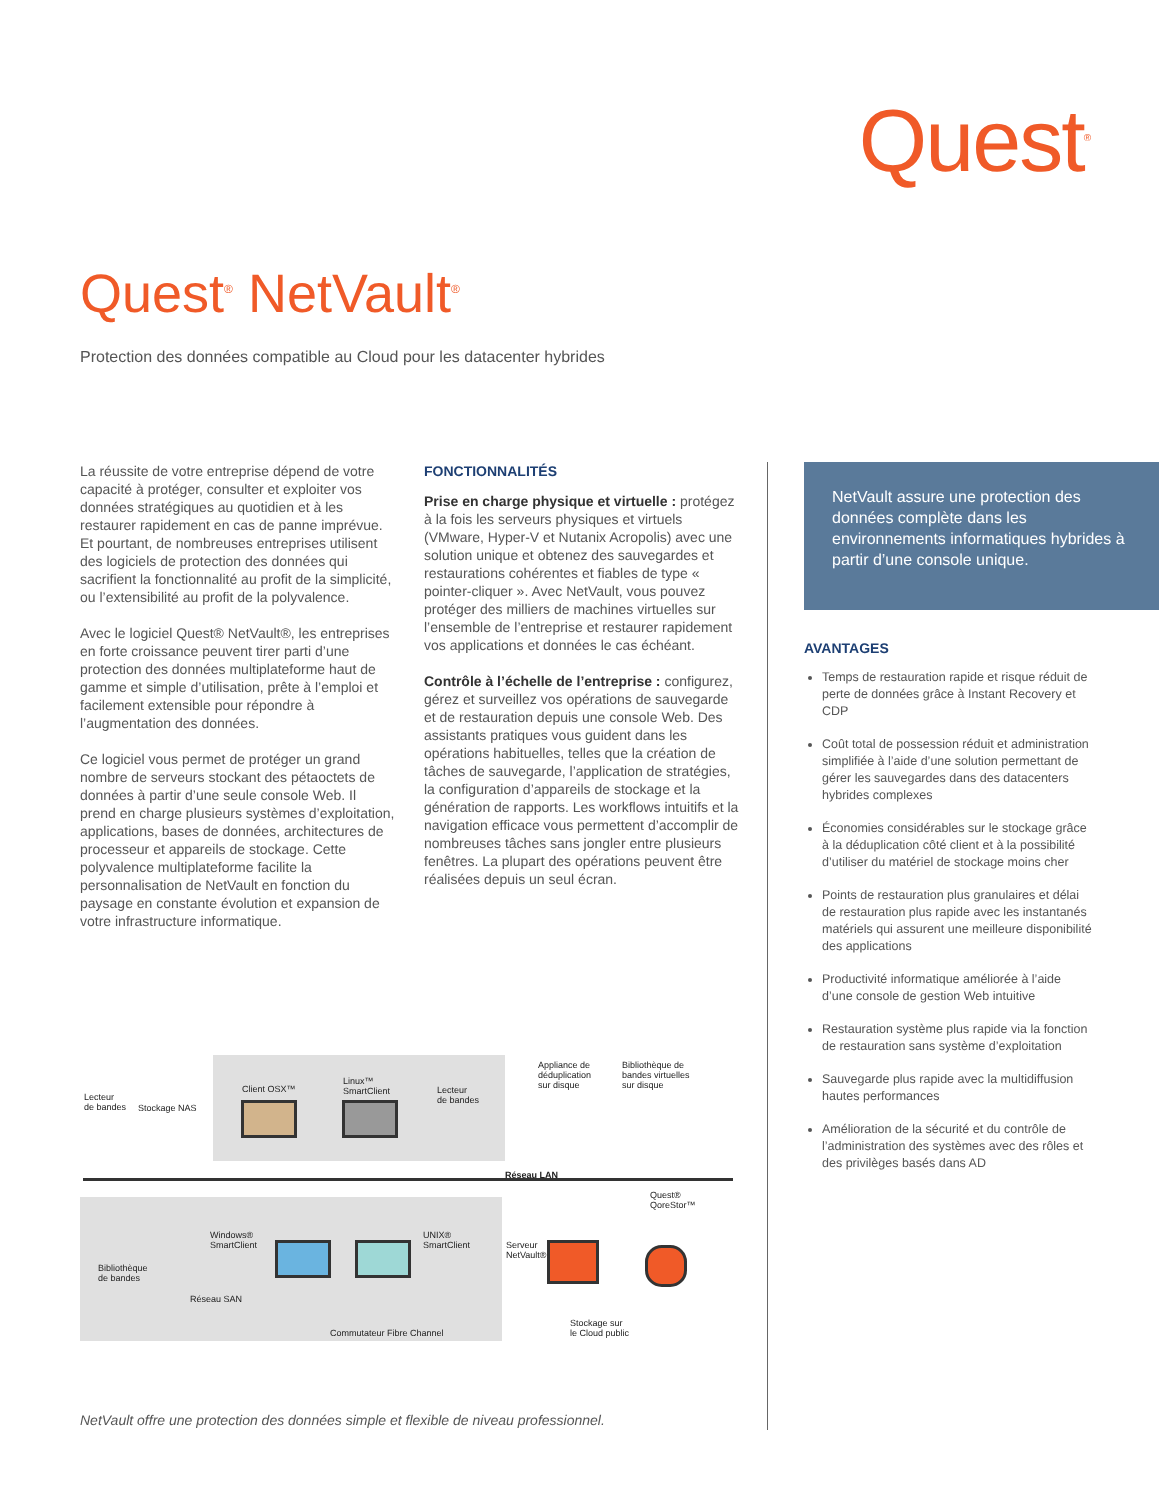Quest<sup>®</sup>
Quest<sup>®</sup> NetVault<sup>®</sup>
Protection des données compatible au Cloud pour les datacenter hybrides
La réussite de votre entreprise dépend de votre capacité à protéger, consulter et exploiter vos données stratégiques au quotidien et à les restaurer rapidement en cas de panne imprévue. Et pourtant, de nombreuses entreprises utilisent des logiciels de protection des données qui sacrifient la fonctionnalité au profit de la simplicité, ou l’extensibilité au profit de la polyvalence.
Avec le logiciel Quest® NetVault®, les entreprises en forte croissance peuvent tirer parti d’une protection des données multiplateforme haut de gamme et simple d’utilisation, prête à l’emploi et facilement extensible pour répondre à l’augmentation des données.
Ce logiciel vous permet de protéger un grand nombre de serveurs stockant des pétaoctets de données à partir d’une seule console Web. Il prend en charge plusieurs systèmes d’exploitation, applications, bases de données, architectures de processeur et appareils de stockage. Cette polyvalence multiplateforme facilite la personnalisation de NetVault en fonction du paysage en constante évolution et expansion de votre infrastructure informatique.
FONCTIONNALITÉS
Prise en charge physique et virtuelle : protégez à la fois les serveurs physiques et virtuels (VMware, Hyper-V et Nutanix Acropolis) avec une solution unique et obtenez des sauvegardes et restaurations cohérentes et fiables de type « pointer-cliquer ». Avec NetVault, vous pouvez protéger des milliers de machines virtuelles sur l’ensemble de l’entreprise et restaurer rapidement vos applications et données le cas échéant.
Contrôle à l’échelle de l’entreprise : configurez, gérez et surveillez vos opérations de sauvegarde et de restauration depuis une console Web. Des assistants pratiques vous guident dans les opérations habituelles, telles que la création de tâches de sauvegarde, l’application de stratégies, la configuration d’appareils de stockage et la génération de rapports. Les workflows intuitifs et la navigation efficace vous permettent d’accomplir de nombreuses tâches sans jongler entre plusieurs fenêtres. La plupart des opérations peuvent être réalisées depuis un seul écran.
NetVault assure une protection des données complète dans les environnements informatiques hybrides à partir d’une console unique.
AVANTAGES
Temps de restauration rapide et risque réduit de perte de données grâce à Instant Recovery et CDP
Coût total de possession réduit et administration simplifiée à l’aide d’une solution permettant de gérer les sauvegardes dans des datacenters hybrides complexes
Économies considérables sur le stockage grâce à la déduplication côté client et à la possibilité d’utiliser du matériel de stockage moins cher
Points de restauration plus granulaires et délai de restauration plus rapide avec les instantanés matériels qui assurent une meilleure disponibilité des applications
Productivité informatique améliorée à l’aide d’une console de gestion Web intuitive
Restauration système plus rapide via la fonction de restauration sans système d’exploitation
Sauvegarde plus rapide avec la multidiffusion hautes performances
Amélioration de la sécurité et du contrôle de l’administration des systèmes avec des rôles et des privilèges basés dans AD
Lecteur
de bandes
Stockage NAS
Client OSX™
Linux™
SmartClient
Lecteur
de bandes
Appliance de
déduplication
sur disque
Bibliothèque de
bandes virtuelles
sur disque
Réseau LAN
Windows®
SmartClient
UNIX®
SmartClient
Bibliothèque
de bandes
Réseau SAN
Commutateur Fibre Channel
Serveur
NetVault®
Quest®
QoreStor™
Stockage sur
le Cloud public
NetVault offre une protection des données simple et flexible de niveau professionnel.